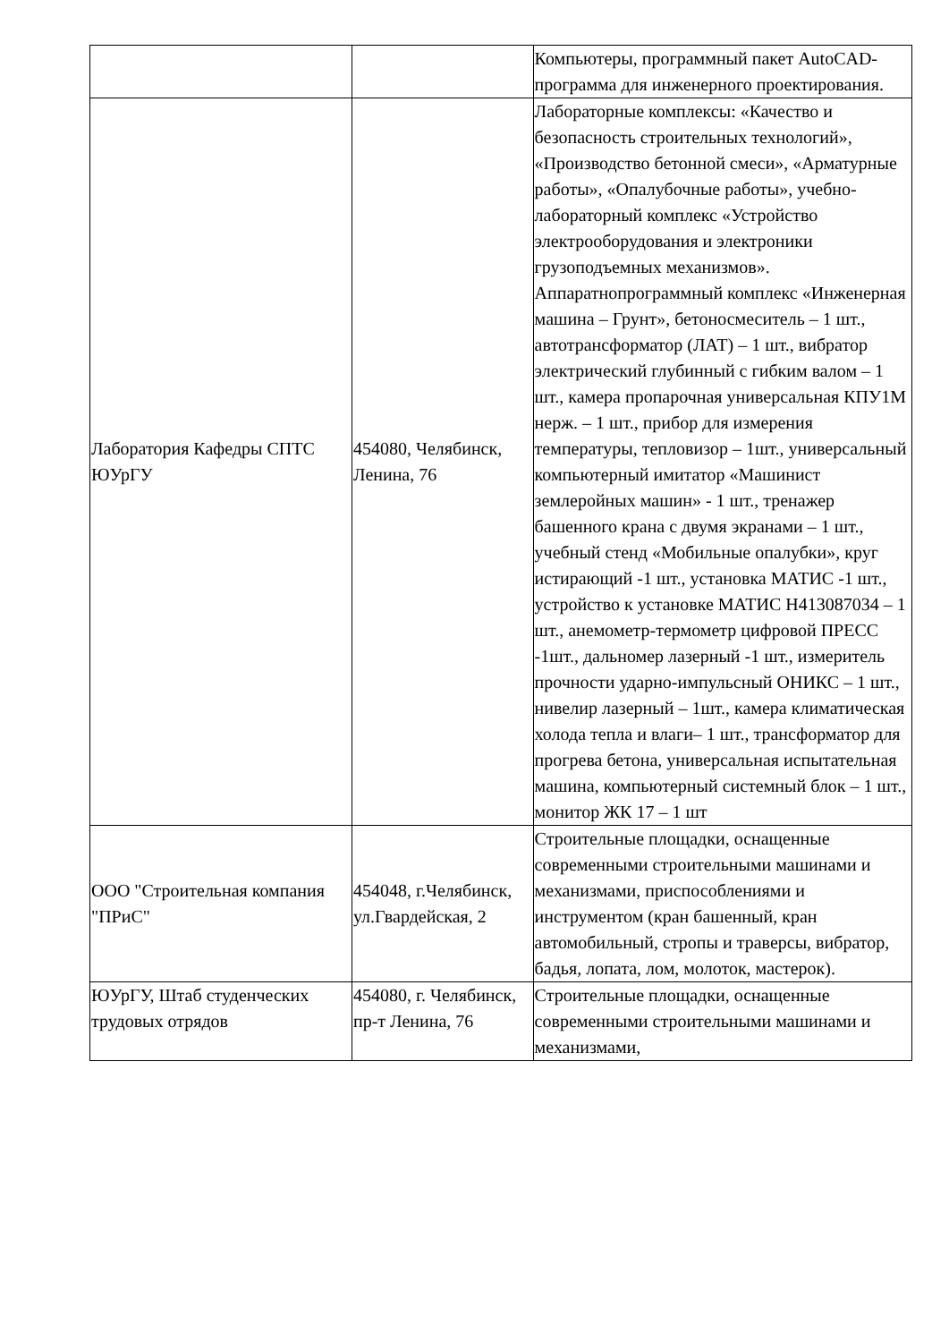| | | Компьютеры, программный пакет AutoCAD- программа для инженерного проектирования. |
| Лаборатория Кафедры СПТС ЮУрГУ | 454080, Челябинск, Ленина, 76 | Лабораторные комплексы: «Качество и безопасность строительных технологий», «Производство бетонной смеси», «Арматурные работы», «Опалубочные работы», учебно-лабораторный комплекс «Устройство электрооборудования и электроники грузоподъемных механизмов». Аппаратнопрограммный комплекс «Инженерная машина – Грунт», бетоносмеситель – 1 шт., автотрансформатор (ЛАТ) – 1 шт., вибратор электрический глубинный с гибким валом – 1 шт., камера пропарочная универсальная КПУ1М нерж. – 1 шт., прибор для измерения температуры, тепловизор – 1шт., универсальный компьютерный имитатор «Машинист землеройных машин» - 1 шт., тренажер башенного крана с двумя экранами – 1 шт., учебный стенд «Мобильные опалубки», круг истирающий -1 шт., установка МАТИС -1 шт., устройство к установке МАТИС Н413087034 – 1 шт., анемометр-термометр цифровой ПРЕСС -1шт., дальномер лазерный -1 шт., измеритель прочности ударно-импульсный ОНИКС – 1 шт., нивелир лазерный – 1шт., камера климатическая холода тепла и влаги– 1 шт., трансформатор для прогрева бетона, универсальная испытательная машина, компьютерный системный блок – 1 шт., монитор ЖК 17 – 1 шт |
| ООО "Строительная компания "ПРиС" | 454048, г.Челябинск, ул.Гвардейская, 2 | Строительные площадки, оснащенные современными строительными машинами и механизмами, приспособлениями и инструментом (кран башенный, кран автомобильный, стропы и траверсы, вибратор, бадья, лопата, лом, молоток, мастерок). |
| ЮУрГУ, Штаб студенческих трудовых отрядов | 454080, г. Челябинск, пр-т Ленина, 76 | Строительные площадки, оснащенные современными строительными машинами и механизмами, |